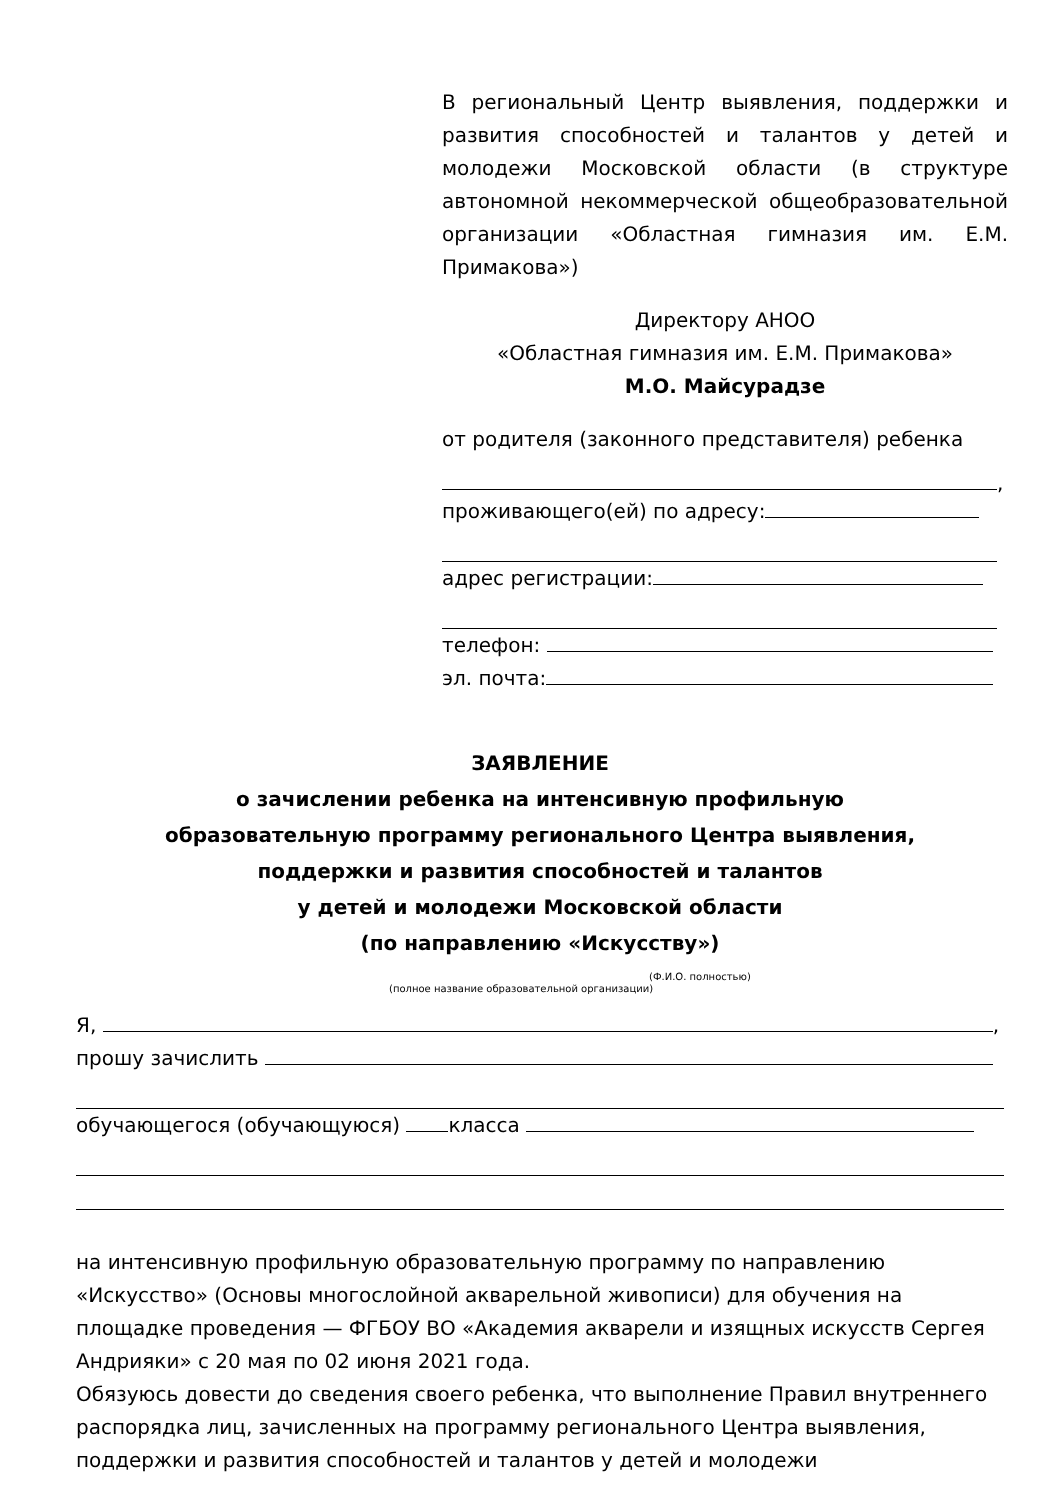В региональный Центр выявления, поддержки и развития способностей и талантов у детей и молодежи Московской области (в структуре автономной некоммерческой общеобразовательной организации «Областная гимназия им. Е.М. Примакова»)
Директору АНОО
«Областная гимназия им. Е.М. Примакова»
М.О. Майсурадзе
от родителя (законного представителя) ребенка
,
проживающего(ей) по адресу:
адрес регистрации:
телефон:
эл. почта:
ЗАЯВЛЕНИЕ
о зачислении ребенка на интенсивную профильную
образовательную программу регионального Центра выявления,
поддержки и развития способностей и талантов
у детей и молодежи Московской области
(по направлению «Искусству»)
(Ф.И.О. полностью)
(полное название образовательной организации)
Я, ,
прошу зачислить
обучающегося (обучающуюся) класса
на интенсивную профильную образовательную программу по направлению «Искусство» (Основы многослойной акварельной живописи) для обучения на площадке проведения — ФГБОУ ВО «Академия акварели и изящных искусств Сергея Андрияки» с 20 мая по 02 июня 2021 года.
Обязуюсь довести до сведения своего ребенка, что выполнение Правил внутреннего распорядка лиц, зачисленных на программу регионального Центра выявления, поддержки и развития способностей и талантов у детей и молодежи